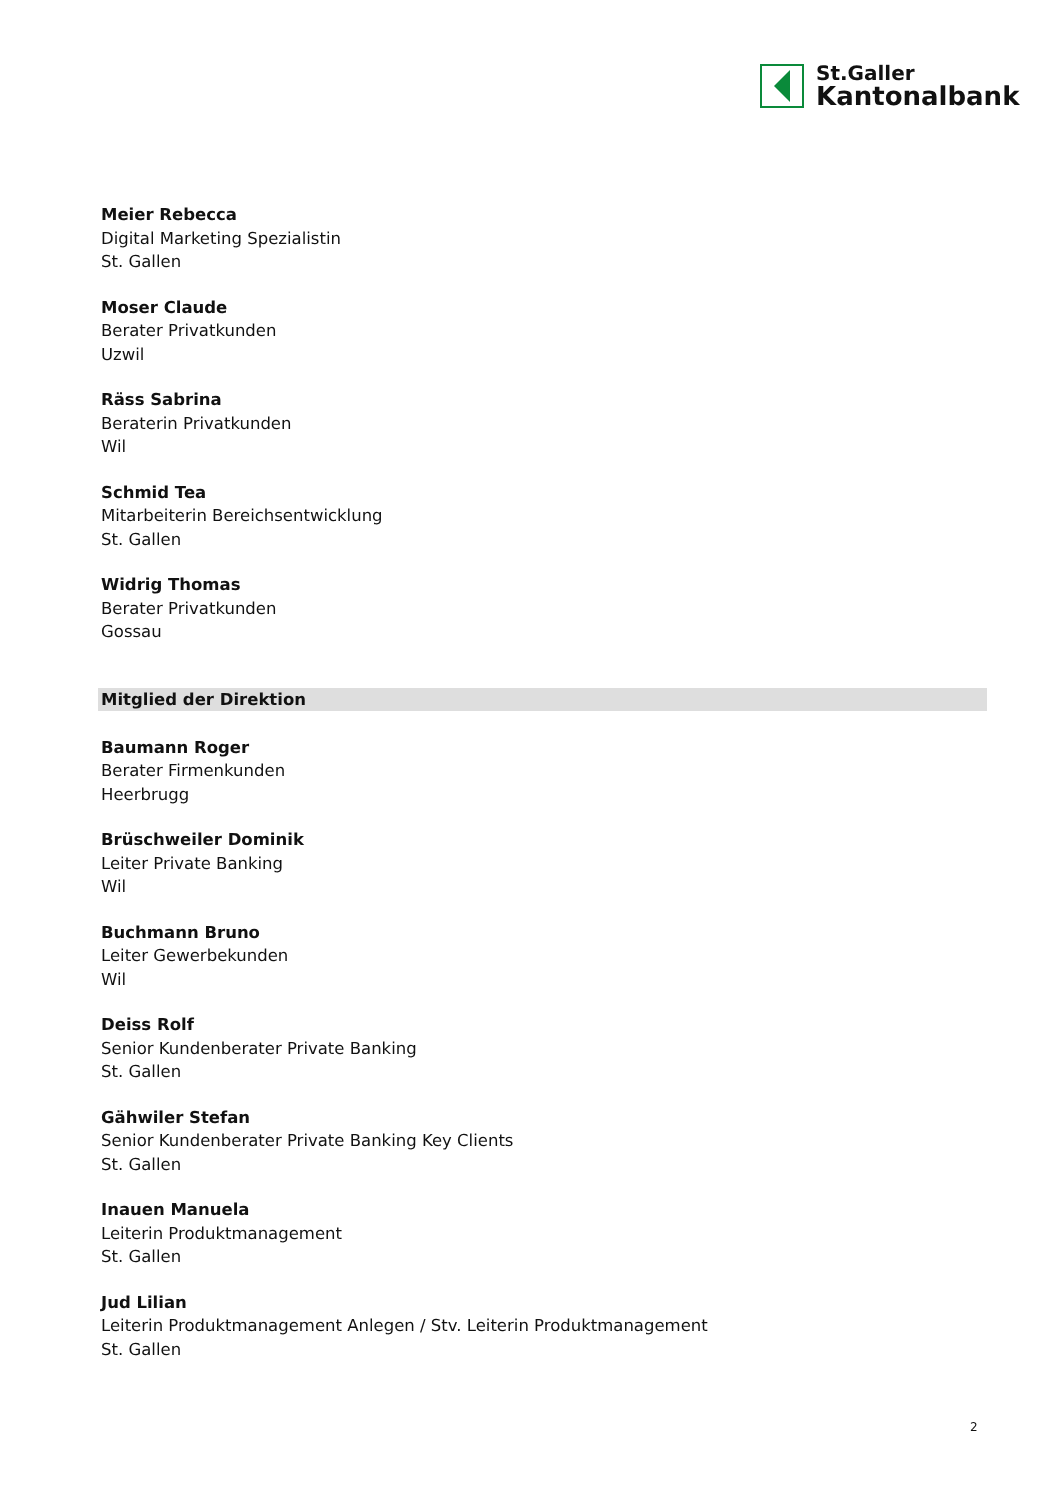St.Galler
Kantonalbank
Meier Rebecca
Digital Marketing Spezialistin
St. Gallen
Moser Claude
Berater Privatkunden
Uzwil
Räss Sabrina
Beraterin Privatkunden
Wil
Schmid Tea
Mitarbeiterin Bereichsentwicklung
St. Gallen
Widrig Thomas
Berater Privatkunden
Gossau
Mitglied der Direktion
Baumann Roger
Berater Firmenkunden
Heerbrugg
Brüschweiler Dominik
Leiter Private Banking
Wil
Buchmann Bruno
Leiter Gewerbekunden
Wil
Deiss Rolf
Senior Kundenberater Private Banking
St. Gallen
Gähwiler Stefan
Senior Kundenberater Private Banking Key Clients
St. Gallen
Inauen Manuela
Leiterin Produktmanagement
St. Gallen
Jud Lilian
Leiterin Produktmanagement Anlegen / Stv. Leiterin Produktmanagement
St. Gallen
2